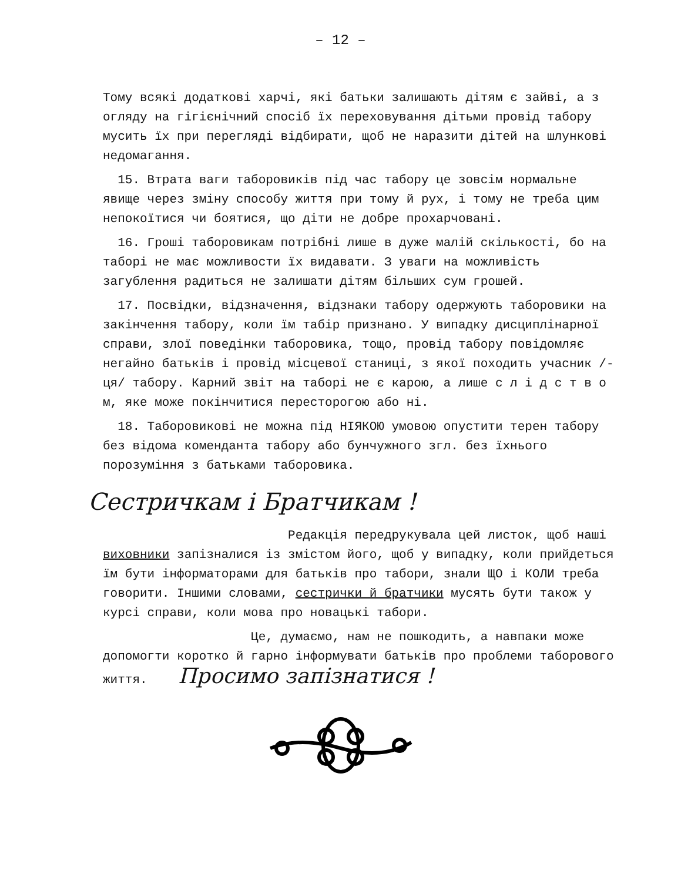– 12 –
Тому всякі додаткові харчі, які батьки залишають дітям є зайві, а з огляду на гігієнічний спосіб їх переховування дітьми провід табору мусить їх при перегляді відбирати, щоб не наразити дітей на шлункові недомагання.
15. Втрата ваги таборовиків під час табору це зовсім нормальне явище через зміну способу життя при тому й рух, і тому не треба цим непокоїтися чи боятися, що діти не добре прохарчовані.
16. Гроші таборовикам потрібні лише в дуже малій скількості, бо на таборі не має можливости їх видавати. З уваги на можливість загублення радиться не залишати дітям більших сум грошей.
17. Посвідки, відзначення, відзнаки табору одержують таборовики на закінчення табору, коли їм табір признано. У випадку дисциплінарної справи, злої поведінки таборовика, тощо, провід табору повідомляє негайно батьків і провід місцевої станиці, з якої походить учасник /-ця/ табору. Карний звіт на таборі не є карою, а лише с л і д с т в о м, яке може покінчитися пересторогою або ні.
18. Таборовикові не можна під НІЯКОЮ умовою опустити терен табору без відома коменданта табору або бунчужного згл. без їхнього порозуміння з батьками таборовика.
Сестричкам і Братчикам !
Редакція передрукувала цей листок, щоб наші виховники запізналися із змістом його, щоб у випадку, коли прийдеться їм бути інформаторами для батьків про табори, знали ЩО і КОЛИ треба говорити. Іншими словами, сестрички й братчики мусять бути також у курсі справи, коли мова про новацькі табори.
Це, думаємо, нам не пошкодить, а навпаки може допомогти коротко й гарно інформувати батьків про проблеми таборового життя. Просимо запізнатися !